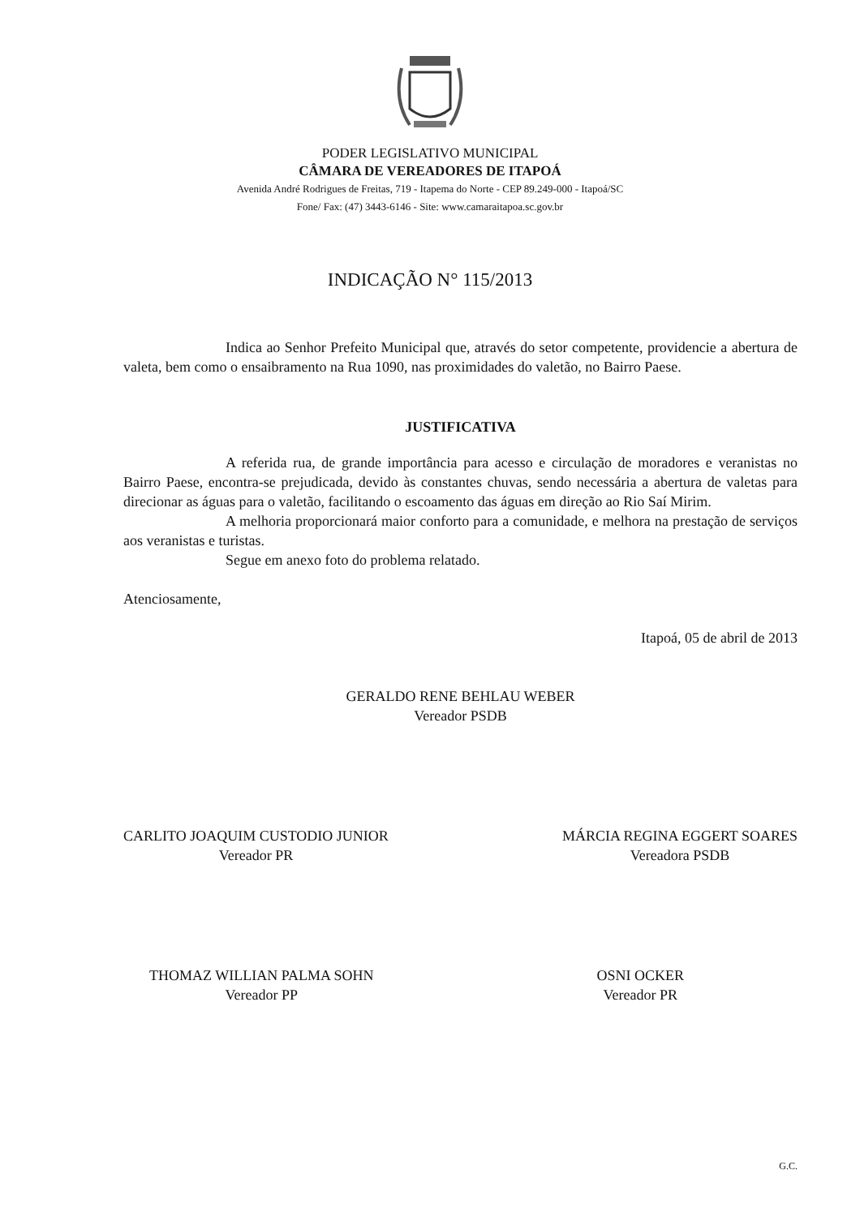PODER LEGISLATIVO MUNICIPAL
CÂMARA DE VEREADORES DE ITAPOÁ
Avenida André Rodrigues de Freitas, 719 - Itapema do Norte - CEP 89.249-000 - Itapoá/SC
Fone/ Fax: (47) 3443-6146 - Site: www.camaraitapoa.sc.gov.br
INDICAÇÃO N° 115/2013
Indica ao Senhor Prefeito Municipal que, através do setor competente, providencie a abertura de valeta, bem como o ensaibramento na Rua 1090, nas proximidades do valetão, no Bairro Paese.
JUSTIFICATIVA
A referida rua, de grande importância para acesso e circulação de moradores e veranistas no Bairro Paese, encontra-se prejudicada, devido às constantes chuvas, sendo necessária a abertura de valetas para direcionar as águas para o valetão, facilitando o escoamento das águas em direção ao Rio Saí Mirim.
A melhoria proporcionará maior conforto para a comunidade, e melhora na prestação de serviços aos veranistas e turistas.
Segue em anexo foto do problema relatado.
Atenciosamente,
Itapoá, 05 de abril de 2013
GERALDO RENE BEHLAU WEBER
Vereador PSDB
CARLITO JOAQUIM CUSTODIO JUNIOR
Vereador PR
MÁRCIA REGINA EGGERT SOARES
Vereadora PSDB
THOMAZ WILLIAN PALMA SOHN
Vereador PP
OSNI OCKER
Vereador PR
G.C.